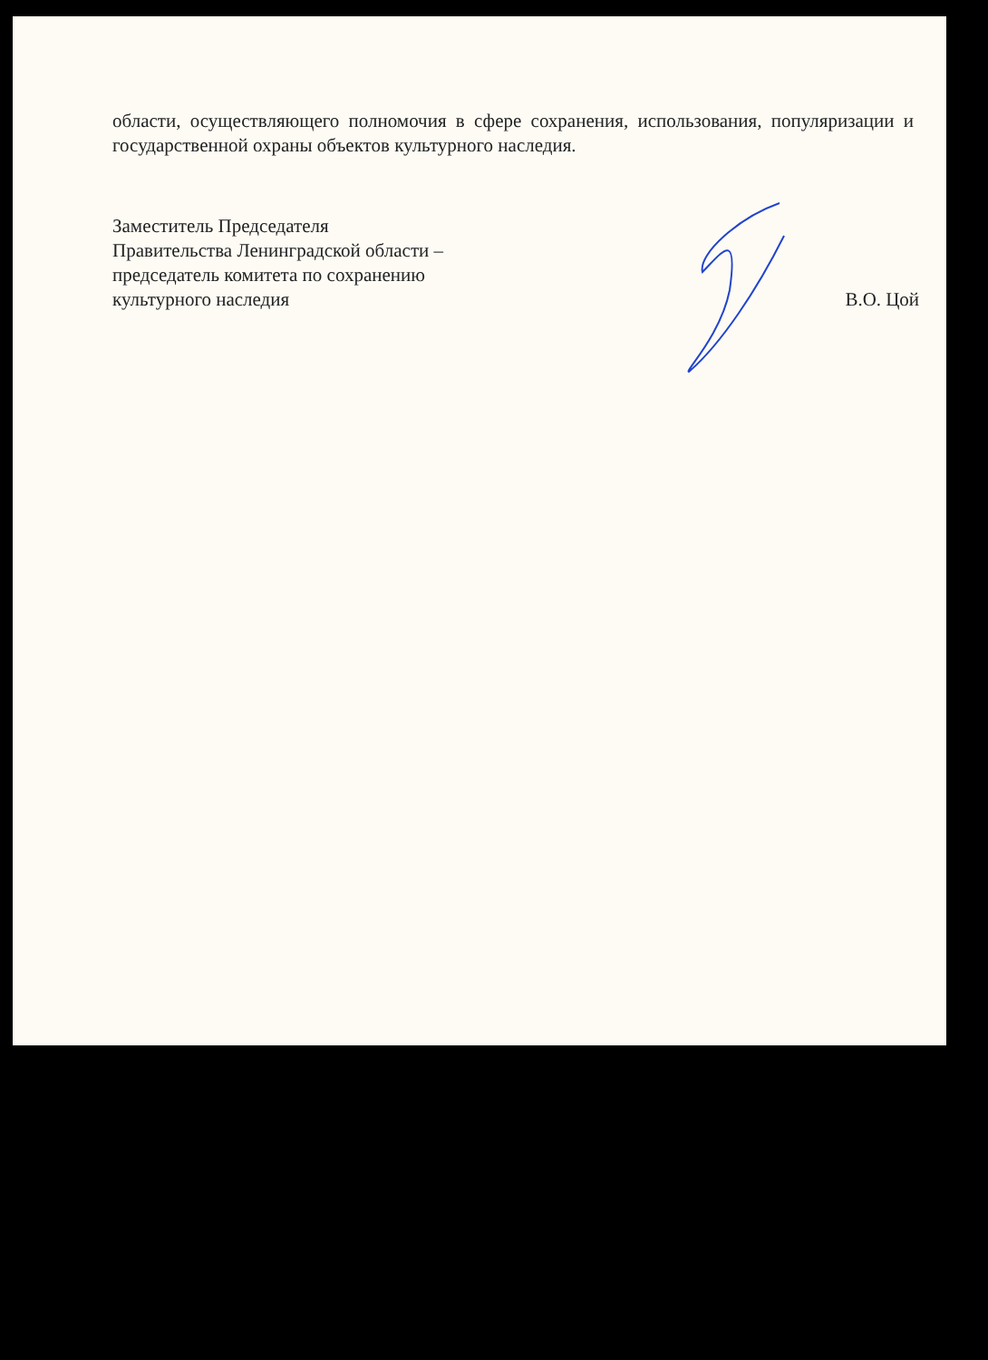области, осуществляющего полномочия в сфере сохранения, использования, популяризации и государственной охраны объектов культурного наследия.
Заместитель Председателя
Правительства Ленинградской области –
председатель комитета по сохранению
культурного наследия
В.О. Цой